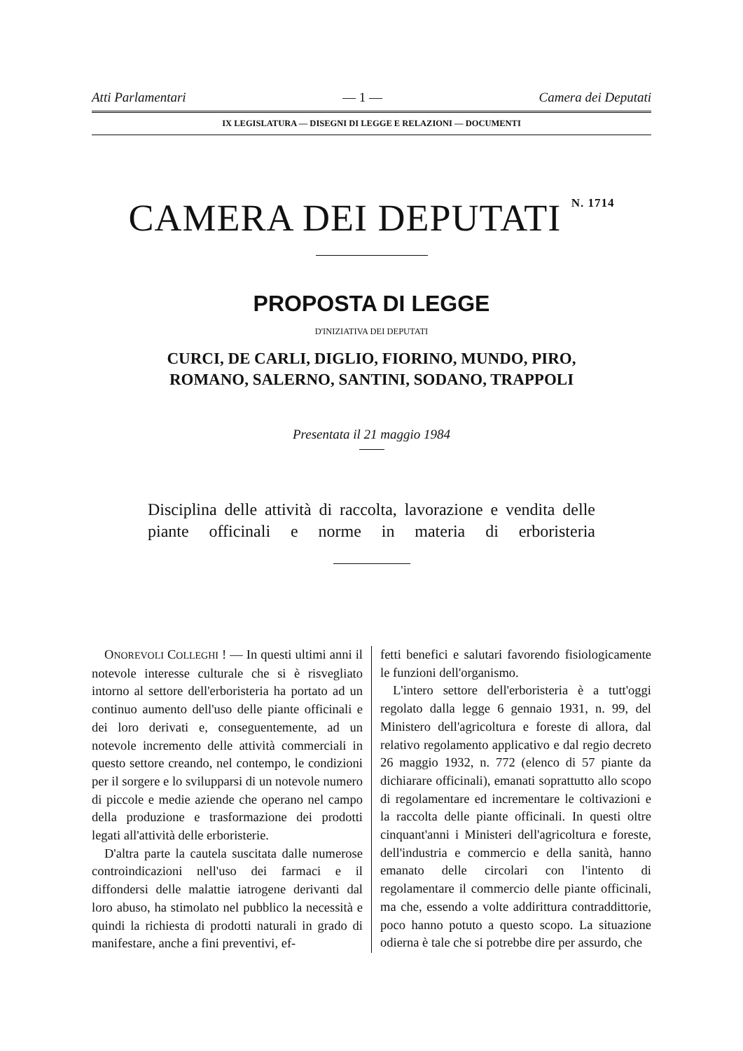Atti Parlamentari — 1 — Camera dei Deputati
IX LEGISLATURA — DISEGNI DI LEGGE E RELAZIONI — DOCUMENTI
CAMERA DEI DEPUTATI <sup>N. 1714</sup>
PROPOSTA DI LEGGE
D'INIZIATIVA DEI DEPUTATI
CURCI, DE CARLI, DIGLIO, FIORINO, MUNDO, PIRO,
ROMANO, SALERNO, SANTINI, SODANO, TRAPPOLI
Presentata il 21 maggio 1984
Disciplina delle attività di raccolta, lavorazione e vendita delle piante officinali e norme in materia di erboristeria
ONOREVOLI COLLEGHI ! — In questi ultimi anni il notevole interesse culturale che si è risvegliato intorno al settore dell'erboristeria ha portato ad un continuo aumento dell'uso delle piante officinali e dei loro derivati e, conseguentemente, ad un notevole incremento delle attività commerciali in questo settore creando, nel contempo, le condizioni per il sorgere e lo svilupparsi di un notevole numero di piccole e medie aziende che operano nel campo della produzione e trasformazione dei prodotti legati all'attività delle erboristerie.
D'altra parte la cautela suscitata dalle numerose controindicazioni nell'uso dei farmaci e il diffondersi delle malattie iatrogene derivanti dal loro abuso, ha stimolato nel pubblico la necessità e quindi la richiesta di prodotti naturali in grado di manifestare, anche a fini preventivi, ef-
fetti benefici e salutari favorendo fisiologicamente le funzioni dell'organismo.
L'intero settore dell'erboristeria è a tutt'oggi regolato dalla legge 6 gennaio 1931, n. 99, del Ministero dell'agricoltura e foreste di allora, dal relativo regolamento applicativo e dal regio decreto 26 maggio 1932, n. 772 (elenco di 57 piante da dichiarare officinali), emanati soprattutto allo scopo di regolamentare ed incrementare le coltivazioni e la raccolta delle piante officinali. In questi oltre cinquant'anni i Ministeri dell'agricoltura e foreste, dell'industria e commercio e della sanità, hanno emanato delle circolari con l'intento di regolamentare il commercio delle piante officinali, ma che, essendo a volte addirittura contraddittorie, poco hanno potuto a questo scopo. La situazione odierna è tale che si potrebbe dire per assurdo, che